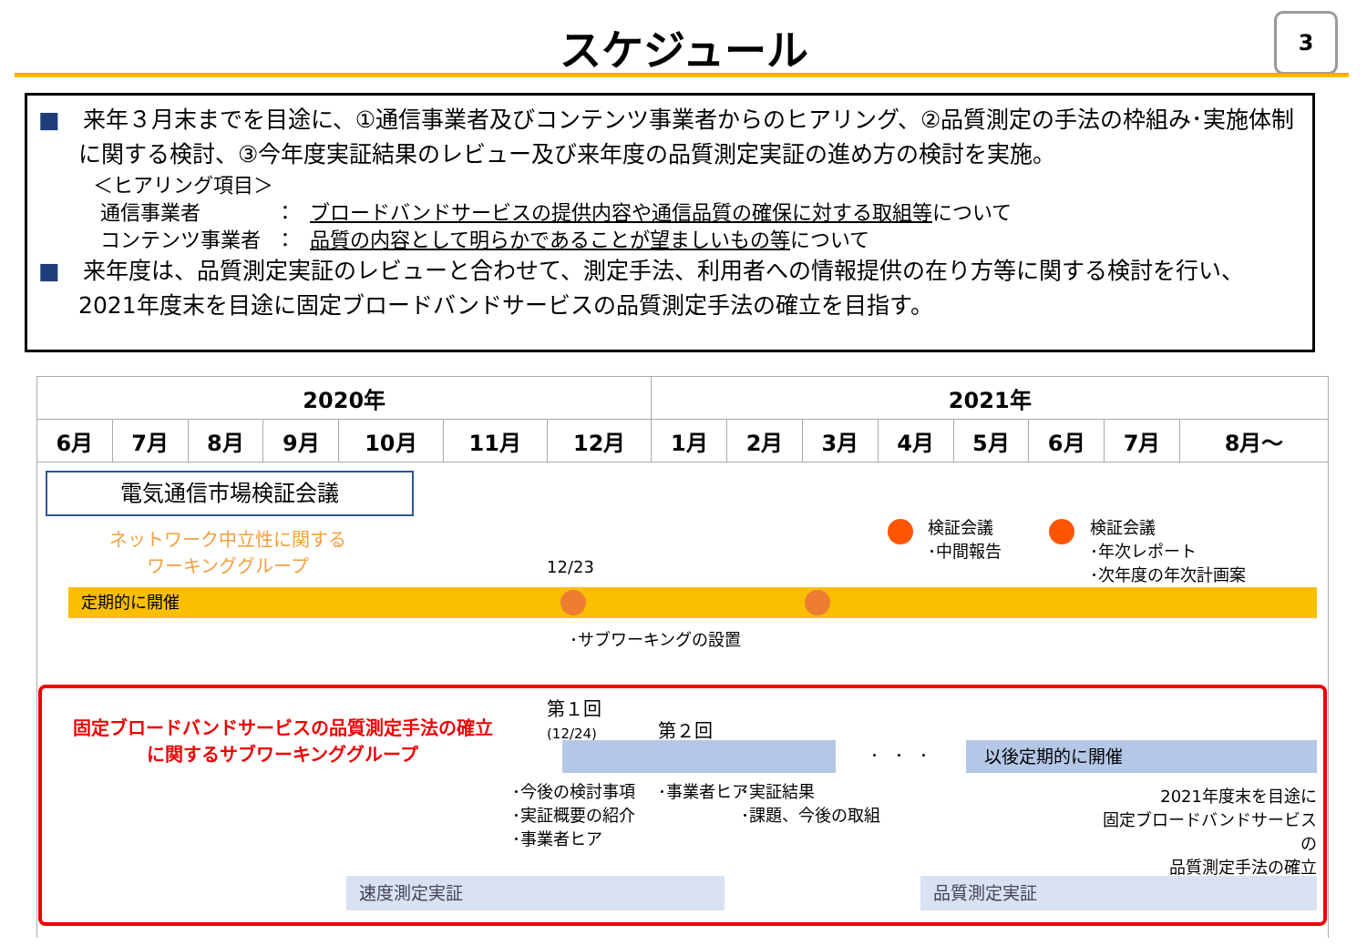スケジュール
3
■　来年３月末までを目途に、①通信事業者及びコンテンツ事業者からのヒアリング、②品質測定の手法の枠組み･実施体制に関する検討、③今年度実証結果のレビュー及び来年度の品質測定実証の進め方の検討を実施。
＜ヒアリング項目＞
| 通信事業者 | ： | ブロードバンドサービスの提供内容や通信品質の確保に対する取組等 について |
| コンテンツ事業者 | ： | 品質の内容として明らかであることが望ましいもの等 について |
■　来年度は、品質測定実証のレビューと合わせて、測定手法、利用者への情報提供の在り方等に関する検討を行い、2021年度末を目途に固定ブロードバンドサービスの品質測定手法の確立を目指す。
| 2020年 | | | | | | | 2021年 | | | | | | | |
| 6月 | 7月 | 8月 | 9月 | 10月 | 11月 | 12月 | 1月 | 2月 | 3月 | 4月 | 5月 | 6月 | 7月 | 8月～ |
電気通信市場検証会議
ネットワーク中立性に関する
ワーキンググループ
12/23
検証会議
･中間報告
検証会議
･年次レポート
･次年度の年次計画案
定期的に開催
･サブワーキングの設置
固定ブロードバンドサービスの品質測定手法の確立
に関するサブワーキンググループ
第１回
(12/24)
第２回
･　･　･ 以後定期的に開催
･今後の検討事項
･実証概要の紹介
･事業者ヒア
･事業者ヒア
･実証結果
･課題、今後の取組
2021年度末を目途に
固定ブロードバンドサービスの
品質測定手法の確立
速度測定実証 品質測定実証